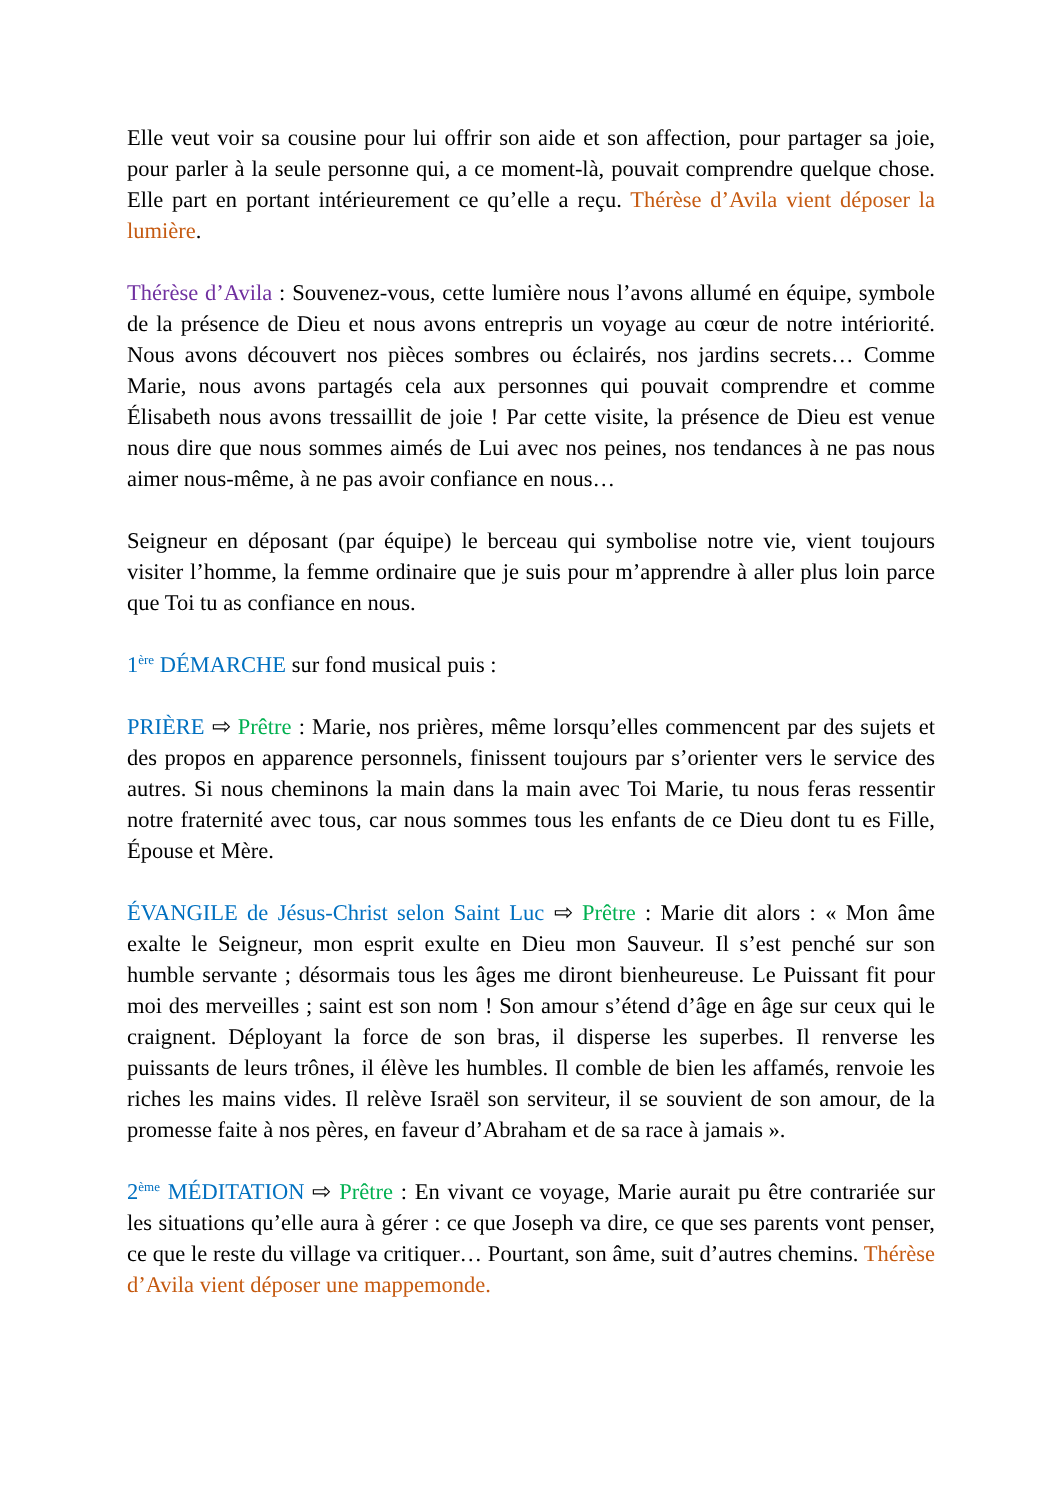Elle veut voir sa cousine pour lui offrir son aide et son affection, pour partager sa joie, pour parler à la seule personne qui, a ce moment-là, pouvait comprendre quelque chose. Elle part en portant intérieurement ce qu’elle a reçu. Thérèse d’Avila vient déposer la lumière.
Thérèse d’Avila : Souvenez-vous, cette lumière nous l’avons allumé en équipe, symbole de la présence de Dieu et nous avons entrepris un voyage au cœur de notre intériorité. Nous avons découvert nos pièces sombres ou éclairés, nos jardins secrets… Comme Marie, nous avons partagés cela aux personnes qui pouvait comprendre et comme Élisabeth nous avons tressaillit de joie ! Par cette visite, la présence de Dieu est venue nous dire que nous sommes aimés de Lui avec nos peines, nos tendances à ne pas nous aimer nous-même, à ne pas avoir confiance en nous…
Seigneur en déposant (par équipe) le berceau qui symbolise notre vie, vient toujours visiter l’homme, la femme ordinaire que je suis pour m’apprendre à aller plus loin parce que Toi tu as confiance en nous.
1<sup>ère</sup> DÉMARCHE sur fond musical puis :
PRIÈRE ⇨ Prêtre : Marie, nos prières, même lorsqu’elles commencent par des sujets et des propos en apparence personnels, finissent toujours par s’orienter vers le service des autres. Si nous cheminons la main dans la main avec Toi Marie, tu nous feras ressentir notre fraternité avec tous, car nous sommes tous les enfants de ce Dieu dont tu es Fille, Épouse et Mère.
ÉVANGILE de Jésus-Christ selon Saint Luc ⇨ Prêtre : Marie dit alors : « Mon âme exalte le Seigneur, mon esprit exulte en Dieu mon Sauveur. Il s’est penché sur son humble servante ; désormais tous les âges me diront bienheureuse. Le Puissant fit pour moi des merveilles ; saint est son nom ! Son amour s’étend d’âge en âge sur ceux qui le craignent. Déployant la force de son bras, il disperse les superbes. Il renverse les puissants de leurs trônes, il élève les humbles. Il comble de bien les affamés, renvoie les riches les mains vides. Il relève Israël son serviteur, il se souvient de son amour, de la promesse faite à nos pères, en faveur d’Abraham et de sa race à jamais ».
2<sup>ème</sup> MÉDITATION ⇨ Prêtre : En vivant ce voyage, Marie aurait pu être contrariée sur les situations qu’elle aura à gérer : ce que Joseph va dire, ce que ses parents vont penser, ce que le reste du village va critiquer… Pourtant, son âme, suit d’autres chemins. Thérèse d’Avila vient déposer une mappemonde.